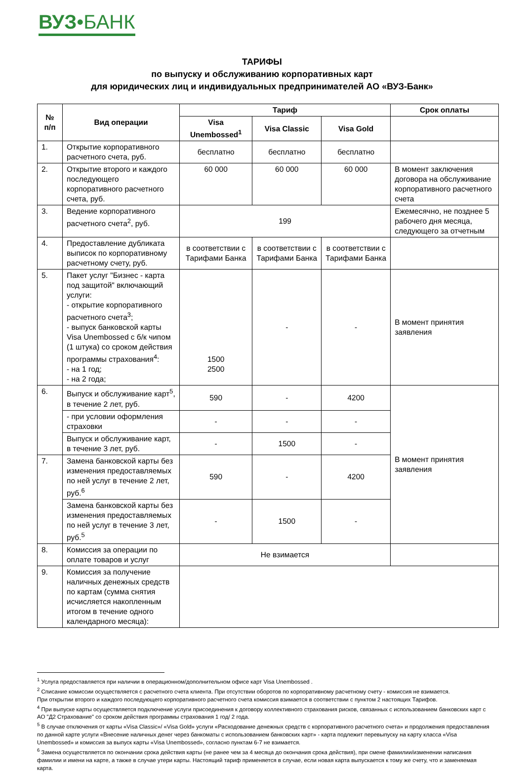ВУЗ•БАНК
ТАРИФЫ
по выпуску и обслуживанию корпоративных карт
для юридических лиц и индивидуальных предпринимателей АО «ВУЗ-Банк»
| № п/п | Вид операции | Тариф | | | Срок оплаты |
| --- | --- | --- | --- | --- | --- |
| | | Visa Unembossed<sup>1</sup> | Visa Classic | Visa Gold | |
| 1. | Открытие корпоративного расчетного счета, руб. | бесплатно | бесплатно | бесплатно | |
| 2. | Открытие второго и каждого последующего корпоративного расчетного счета, руб. | 60 000 | 60 000 | 60 000 | В момент заключения договора на обслуживание корпоративного расчетного счета |
| 3. | Ведение корпоративного расчетного счета<sup>2</sup>, руб. | 199 | | | Ежемесячно, не позднее 5 рабочего дня месяца, следующего за отчетным |
| 4. | Предоставление дубликата выписок по корпоративному расчетному счету, руб. | в соответствии с Тарифами Банка | в соответствии с Тарифами Банка | в соответствии с Тарифами Банка | |
| 5. | Пакет услуг "Бизнес - карта под защитой" включающий услуги: - открытие корпоративного расчетного счета<sup>3</sup>; - выпуск банковской карты Visa Unembossed с б/к чипом (1 штука) со сроком действия программы страхования<sup>4</sup>: - на 1 год; - на 2 года; | 1500 2500 | - | - | В момент принятия заявления |
| 6. | Выпуск и обслуживание карт<sup>5</sup>, в течение 2 лет, руб. | 590 | - | 4200 | В момент принятия заявления |
| | - при условии оформления страховки | - | - | - | |
| | Выпуск и обслуживание карт, в течение 3 лет, руб. | - | 1500 | - | |
| 7. | Замена банковской карты без изменения предоставляемых по ней услуг в течение 2 лет, руб.<sup>6</sup> | 590 | - | 4200 | |
| | Замена банковской карты без изменения предоставляемых по ней услуг в течение 3 лет, руб.<sup>5</sup> | - | 1500 | - | |
| 8. | Комиссия за операции по оплате товаров и услуг | Не взимается | | | |
| 9. | Комиссия за получение наличных денежных средств по картам (сумма снятия исчисляется накопленным итогом в течение одного календарного месяца): | | | | |
<sup>1</sup> Услуга предоставляется при наличии в операционном/дополнительном офисе карт Visa Unembossed .
<sup>2</sup> Списание комиссии осуществляется с расчетного счета клиента. При отсутствии оборотов по корпоративному расчетному счету - комиссия не взимается.
При открытии второго и каждого последующего корпоративного расчетного счета комиссия взимается в соответствии с пунктом 2 настоящих Тарифов.
<sup>4</sup> При выпуске карты осуществляется подключение услуги присоединения к договору коллективного страхования рисков, связанных с использованием банковских карт с АО "Д2 Страхование" со сроком действия программы страхования 1 год/ 2 года.
<sup>5</sup> В случае отключения от карты «Visa Classic»/ «Visa Gold» услуги «Расходование денежных средств с корпоративного расчетного счета» и продолжения предоставления по данной карте услуги «Внесение наличных денег через банкоматы с использованием банковских карт» - карта подлежит перевыпуску на карту класса «Visa Unembossed» и комиссия за выпуск карты «Visa Unembossed», согласно пунктам 6-7 не взимается.
<sup>6</sup> Замена осуществляется по окончании срока действия карты (не ранее чем за 4 месяца до окончания срока действия), при смене фамилии/изменении написания фамилии и имени на карте, а также в случае утери карты. Настоящий тариф применяется в случае, если новая карта выпускается к тому же счету, что и заменяемая карта.